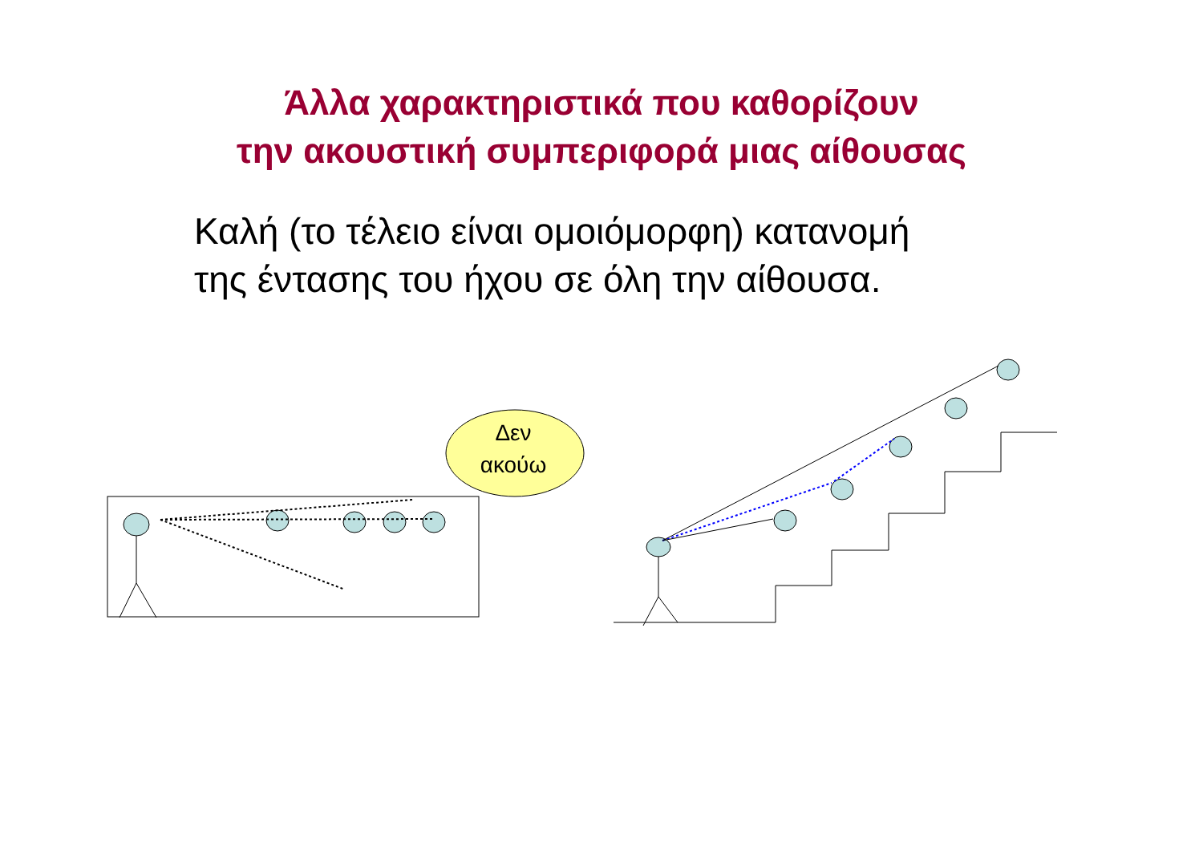Άλλα χαρακτηριστικά που καθορίζουν
την ακουστική συμπεριφορά μιας αίθουσας
Καλή (το τέλειο είναι ομοιόμορφη) κατανομή
της έντασης του ήχου σε όλη την αίθουσα.
Δεν
ακούω